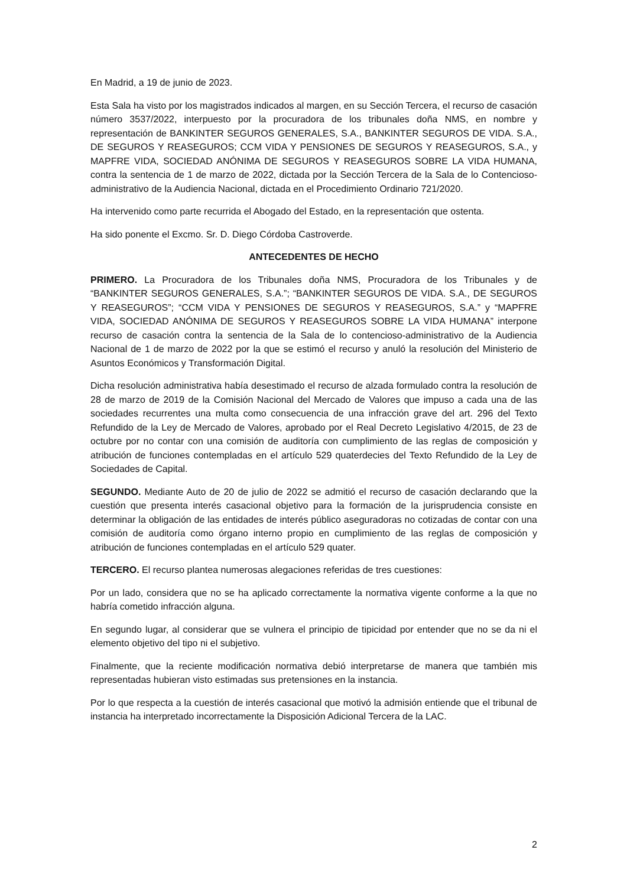En Madrid, a 19 de junio de 2023.
Esta Sala ha visto por los magistrados indicados al margen, en su Sección Tercera, el recurso de casación número 3537/2022, interpuesto por la procuradora de los tribunales doña NMS, en nombre y representación de BANKINTER SEGUROS GENERALES, S.A., BANKINTER SEGUROS DE VIDA. S.A., DE SEGUROS Y REASEGUROS; CCM VIDA Y PENSIONES DE SEGUROS Y REASEGUROS, S.A., y MAPFRE VIDA, SOCIEDAD ANÓNIMA DE SEGUROS Y REASEGUROS SOBRE LA VIDA HUMANA, contra la sentencia de 1 de marzo de 2022, dictada por la Sección Tercera de la Sala de lo Contencioso-administrativo de la Audiencia Nacional, dictada en el Procedimiento Ordinario 721/2020.
Ha intervenido como parte recurrida el Abogado del Estado, en la representación que ostenta.
Ha sido ponente el Excmo. Sr. D. Diego Córdoba Castroverde.
ANTECEDENTES DE HECHO
PRIMERO. La Procuradora de los Tribunales doña NMS, Procuradora de los Tribunales y de “BANKINTER SEGUROS GENERALES, S.A.”; “BANKINTER SEGUROS DE VIDA. S.A., DE SEGUROS Y REASEGUROS”; “CCM VIDA Y PENSIONES DE SEGUROS Y REASEGUROS, S.A.” y “MAPFRE VIDA, SOCIEDAD ANÓNIMA DE SEGUROS Y REASEGUROS SOBRE LA VIDA HUMANA” interpone recurso de casación contra la sentencia de la Sala de lo contencioso-administrativo de la Audiencia Nacional de 1 de marzo de 2022 por la que se estimó el recurso y anuló la resolución del Ministerio de Asuntos Económicos y Transformación Digital.
Dicha resolución administrativa había desestimado el recurso de alzada formulado contra la resolución de 28 de marzo de 2019 de la Comisión Nacional del Mercado de Valores que impuso a cada una de las sociedades recurrentes una multa como consecuencia de una infracción grave del art. 296 del Texto Refundido de la Ley de Mercado de Valores, aprobado por el Real Decreto Legislativo 4/2015, de 23 de octubre por no contar con una comisión de auditoría con cumplimiento de las reglas de composición y atribución de funciones contempladas en el artículo 529 quaterdecies del Texto Refundido de la Ley de Sociedades de Capital.
SEGUNDO. Mediante Auto de 20 de julio de 2022 se admitió el recurso de casación declarando que la cuestión que presenta interés casacional objetivo para la formación de la jurisprudencia consiste en determinar la obligación de las entidades de interés público aseguradoras no cotizadas de contar con una comisión de auditoría como órgano interno propio en cumplimiento de las reglas de composición y atribución de funciones contempladas en el artículo 529 quater.
TERCERO. El recurso plantea numerosas alegaciones referidas de tres cuestiones:
Por un lado, considera que no se ha aplicado correctamente la normativa vigente conforme a la que no habría cometido infracción alguna.
En segundo lugar, al considerar que se vulnera el principio de tipicidad por entender que no se da ni el elemento objetivo del tipo ni el subjetivo.
Finalmente, que la reciente modificación normativa debió interpretarse de manera que también mis representadas hubieran visto estimadas sus pretensiones en la instancia.
Por lo que respecta a la cuestión de interés casacional que motivó la admisión entiende que el tribunal de instancia ha interpretado incorrectamente la Disposición Adicional Tercera de la LAC.
2